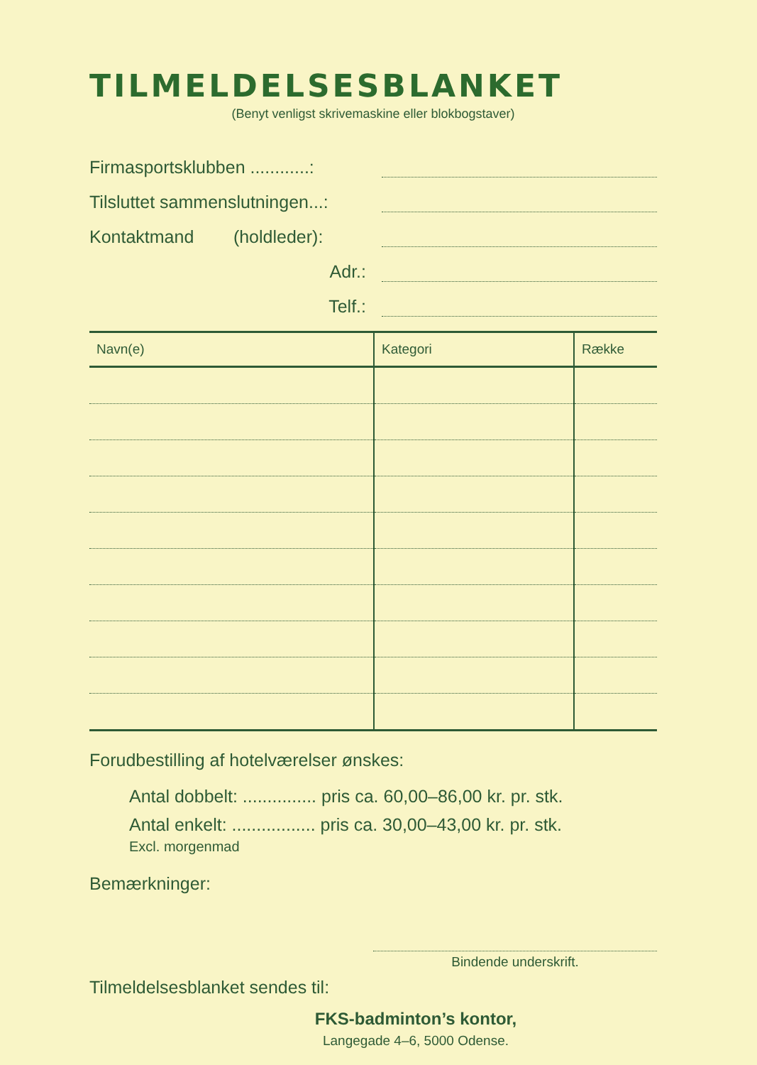TILMELDELSESBLANKET
(Benyt venligst skrivemaskine eller blokbogstaver)
Firmasportsklubben ............:
Tilsluttet sammenslutningen...:
Kontaktmand (holdleder):
Adr.:
Telf.:
| Navn(e) | Kategori | Række |
| --- | --- | --- |
Forudbestilling af hotelværelser ønskes:
Antal dobbelt: ............... pris ca. 60,00–86,00 kr. pr. stk.
Antal enkelt: ................. pris ca. 30,00–43,00 kr. pr. stk.
Excl. morgenmad
Bemærkninger:
Bindende underskrift.
Tilmeldelsesblanket sendes til:
FKS-badminton’s kontor,
Langegade 4–6, 5000 Odense.